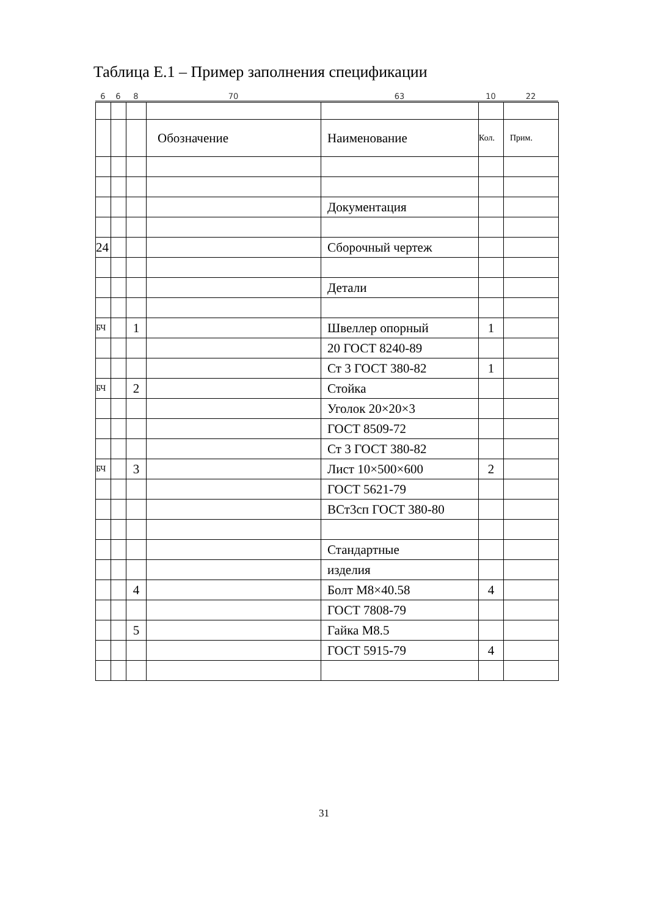Таблица Е.1 – Пример заполнения спецификации
6 6 8 70 63 10 22
| | | | Обозначение | Наименование | Кол. | Прим. |
| | | | | Документация | | |
| 24 | | | | Сборочный чертеж | | |
| | | | | Детали | | |
| БЧ | | 1 | | Швеллер опорный | 1 | |
| | | | | 20 ГОСТ 8240-89 | | |
| | | | | Ст 3 ГОСТ 380-82 | 1 | |
| БЧ | | 2 | | Стойка | | |
| | | | | Уголок 20×20×3 | | |
| | | | | ГОСТ 8509-72 | | |
| | | | | Ст 3 ГОСТ 380-82 | | |
| БЧ | | 3 | | Лист 10×500×600 | 2 | |
| | | | | ГОСТ 5621-79 | | |
| | | | | ВСт3сп ГОСТ 380-80 | | |
| | | | | Стандартные | | |
| | | | | изделия | | |
| | | 4 | | Болт М8×40.58 | 4 | |
| | | | | ГОСТ 7808-79 | | |
| | | 5 | | Гайка М8.5 | | |
| | | | | ГОСТ 5915-79 | 4 | |
31